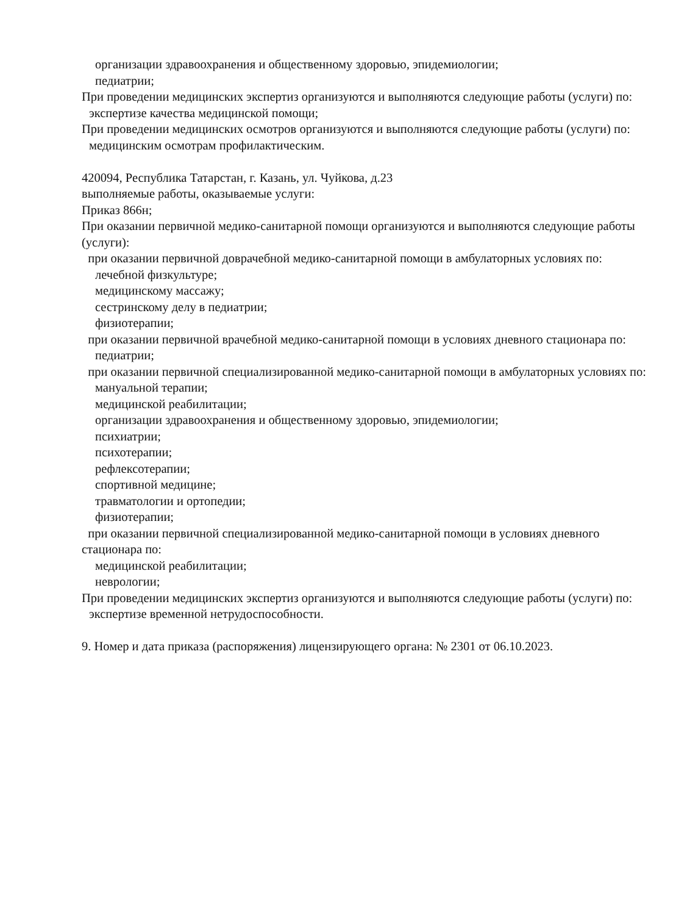организации здравоохранения и общественному здоровью, эпидемиологии;
педиатрии;
При проведении медицинских экспертиз организуются и выполняются следующие работы (услуги) по:
экспертизе качества медицинской помощи;
При проведении медицинских осмотров организуются и выполняются следующие работы (услуги) по:
медицинским осмотрам профилактическим.
420094, Республика Татарстан, г. Казань, ул. Чуйкова, д.23
выполняемые работы, оказываемые услуги:
Приказ 866н;
При оказании первичной медико-санитарной помощи организуются и выполняются следующие работы (услуги):
при оказании первичной доврачебной медико-санитарной помощи в амбулаторных условиях по:
лечебной физкультуре;
медицинскому массажу;
сестринскому делу в педиатрии;
физиотерапии;
при оказании первичной врачебной медико-санитарной помощи в условиях дневного стационара по:
педиатрии;
при оказании первичной специализированной медико-санитарной помощи в амбулаторных условиях по:
мануальной терапии;
медицинской реабилитации;
организации здравоохранения и общественному здоровью, эпидемиологии;
психиатрии;
психотерапии;
рефлексотерапии;
спортивной медицине;
травматологии и ортопедии;
физиотерапии;
при оказании первичной специализированной медико-санитарной помощи в условиях дневного стационара по:
медицинской реабилитации;
неврологии;
При проведении медицинских экспертиз организуются и выполняются следующие работы (услуги) по:
экспертизе временной нетрудоспособности.
9. Номер и дата приказа (распоряжения) лицензирующего органа: № 2301 от 06.10.2023.